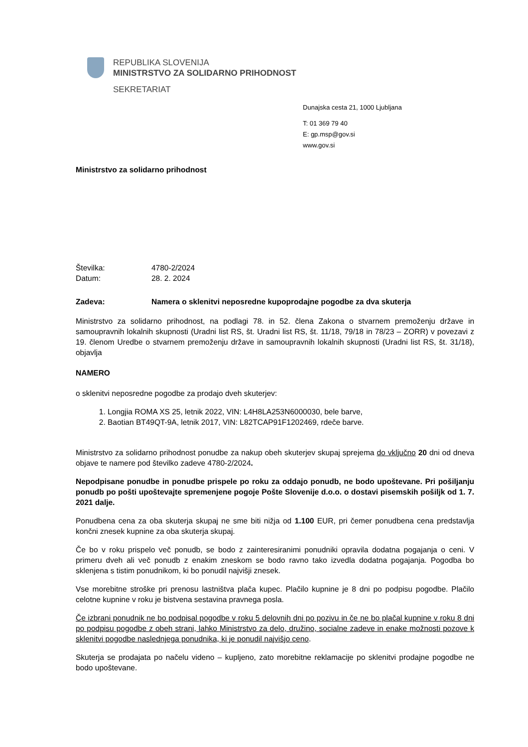REPUBLIKA SLOVENIJA
MINISTRSTVO ZA SOLIDARNO PRIHODNOST
SEKRETARIAT
Dunajska cesta 21, 1000 Ljubljana
T: 01 369 79 40
E: gp.msp@gov.si
www.gov.si
Ministrstvo za solidarno prihodnost
Številka: 4780-2/2024
Datum: 28. 2. 2024
Zadeva: Namera o sklenitvi neposredne kupoprodajne pogodbe za dva skuterja
Ministrstvo za solidarno prihodnost, na podlagi 78. in 52. člena Zakona o stvarnem premoženju države in samoupravnih lokalnih skupnosti (Uradni list RS, št. Uradni list RS, št. 11/18, 79/18 in 78/23 – ZORR) v povezavi z 19. členom Uredbe o stvarnem premoženju države in samoupravnih lokalnih skupnosti (Uradni list RS, št. 31/18), objavlja
NAMERO
o sklenitvi neposredne pogodbe za prodajo dveh skuterjev:
1. Longjia ROMA XS 25, letnik 2022, VIN: L4H8LA253N6000030, bele barve,
2. Baotian BT49QT-9A, letnik 2017, VIN: L82TCAP91F1202469, rdeče barve.
Ministrstvo za solidarno prihodnost ponudbe za nakup obeh skuterjev skupaj sprejema do vključno 20 dni od dneva objave te namere pod številko zadeve 4780-2/2024.
Nepodpisane ponudbe in ponudbe prispele po roku za oddajo ponudb, ne bodo upoštevane. Pri pošiljanju ponudb po pošti upoštevajte spremenjene pogoje Pošte Slovenije d.o.o. o dostavi pisemskih pošiljk od 1. 7. 2021 dalje.
Ponudbena cena za oba skuterja skupaj ne sme biti nižja od 1.100 EUR, pri čemer ponudbena cena predstavlja končni znesek kupnine za oba skuterja skupaj.
Če bo v roku prispelo več ponudb, se bodo z zainteresiranimi ponudniki opravila dodatna pogajanja o ceni. V primeru dveh ali več ponudb z enakim zneskom se bodo ravno tako izvedla dodatna pogajanja. Pogodba bo sklenjena s tistim ponudnikom, ki bo ponudil najvišji znesek.
Vse morebitne stroške pri prenosu lastništva plača kupec. Plačilo kupnine je 8 dni po podpisu pogodbe. Plačilo celotne kupnine v roku je bistvena sestavina pravnega posla.
Če izbrani ponudnik ne bo podpisal pogodbe v roku 5 delovnih dni po pozivu in če ne bo plačal kupnine v roku 8 dni po podpisu pogodbe z obeh strani, lahko Ministrstvo za delo, družino, socialne zadeve in enake možnosti pozove k sklenitvi pogodbe naslednjega ponudnika, ki je ponudil najvišjo ceno.
Skuterja se prodajata po načelu videno – kupljeno, zato morebitne reklamacije po sklenitvi prodajne pogodbe ne bodo upoštevane.